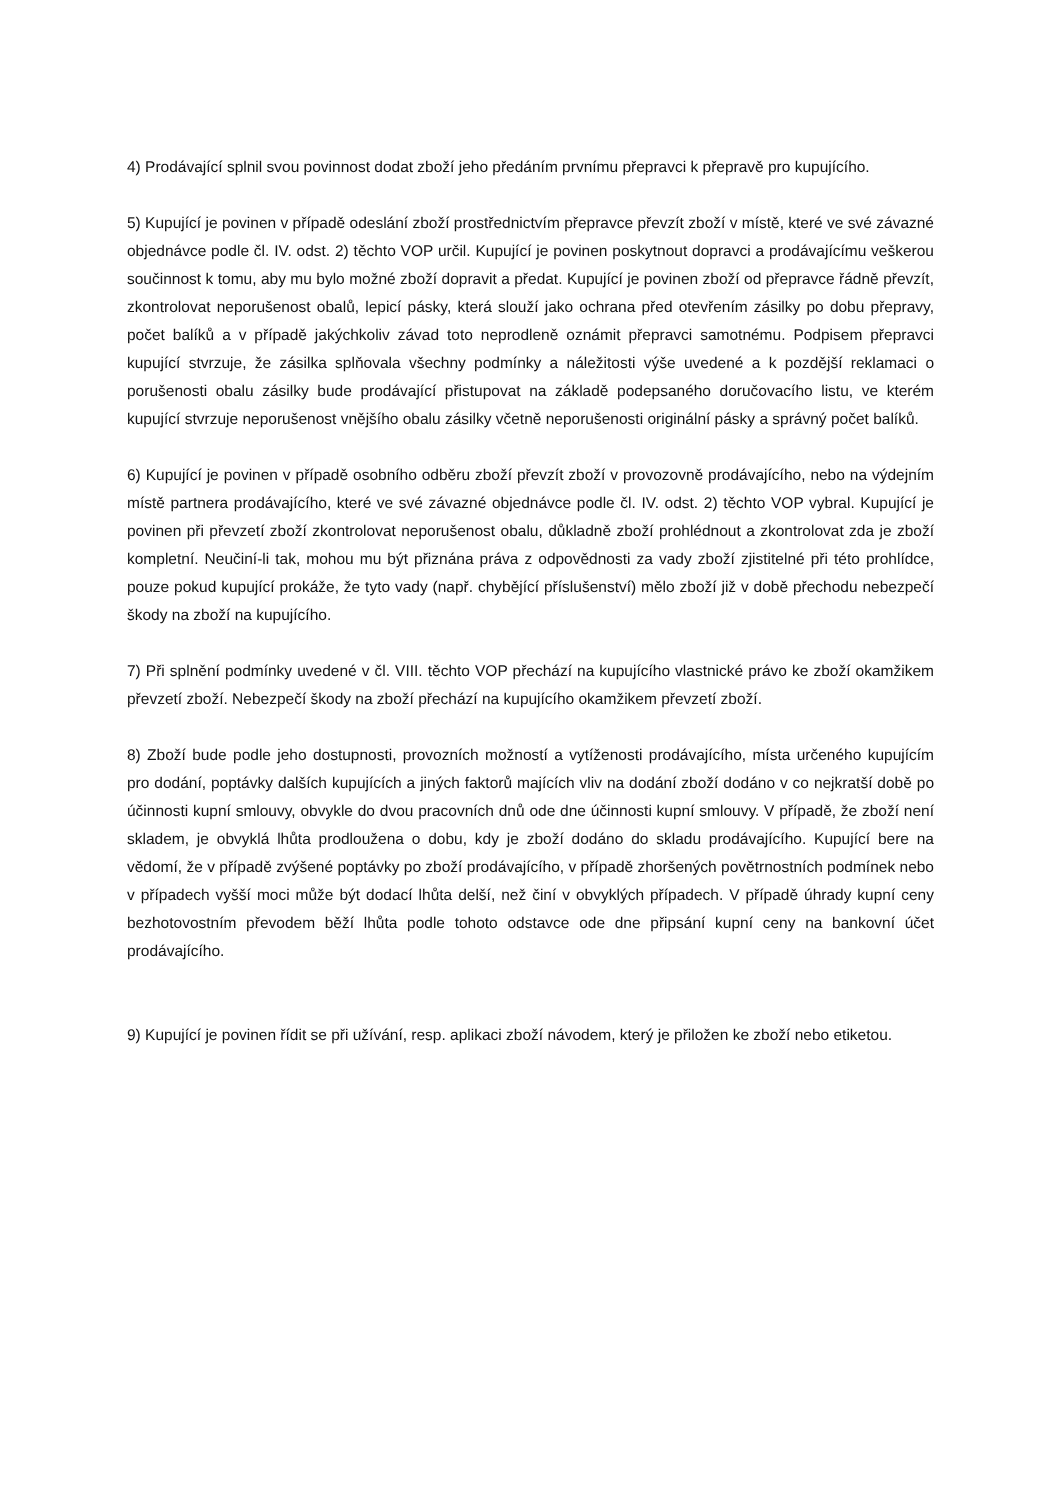4) Prodávající splnil svou povinnost dodat zboží jeho předáním prvnímu přepravci k přepravě pro kupujícího.
5) Kupující je povinen v případě odeslání zboží prostřednictvím přepravce převzít zboží v místě, které ve své závazné objednávce podle čl. IV. odst. 2) těchto VOP určil. Kupující je povinen poskytnout dopravci a prodávajícímu veškerou součinnost k tomu, aby mu bylo možné zboží dopravit a předat. Kupující je povinen zboží od přepravce řádně převzít, zkontrolovat neporušenost obalů, lepicí pásky, která slouží jako ochrana před otevřením zásilky po dobu přepravy, počet balíků a v případě jakýchkoliv závad toto neprodleně oznámit přepravci samotnému. Podpisem přepravci kupující stvrzuje, že zásilka splňovala všechny podmínky a náležitosti výše uvedené a k pozdější reklamaci o porušenosti obalu zásilky bude prodávající přistupovat na základě podepsaného doručovacího listu, ve kterém kupující stvrzuje neporušenost vnějšího obalu zásilky včetně neporušenosti originální pásky a správný počet balíků.
6) Kupující je povinen v případě osobního odběru zboží převzít zboží v provozovně prodávajícího, nebo na výdejním místě partnera prodávajícího, které ve své závazné objednávce podle čl. IV. odst. 2) těchto VOP vybral. Kupující je povinen při převzetí zboží zkontrolovat neporušenost obalu, důkladně zboží prohlédnout a zkontrolovat zda je zboží kompletní. Neučiní-li tak, mohou mu být přiznána práva z odpovědnosti za vady zboží zjistitelné při této prohlídce, pouze pokud kupující prokáže, že tyto vady (např. chybějící příslušenství) mělo zboží již v době přechodu nebezpečí škody na zboží na kupujícího.
7) Při splnění podmínky uvedené v čl. VIII. těchto VOP přechází na kupujícího vlastnické právo ke zboží okamžikem převzetí zboží. Nebezpečí škody na zboží přechází na kupujícího okamžikem převzetí zboží.
8) Zboží bude podle jeho dostupnosti, provozních možností a vytíženosti prodávajícího, místa určeného kupujícím pro dodání, poptávky dalších kupujících a jiných faktorů majících vliv na dodání zboží dodáno v co nejkratší době po účinnosti kupní smlouvy, obvykle do dvou pracovních dnů ode dne účinnosti kupní smlouvy. V případě, že zboží není skladem, je obvyklá lhůta prodloužena o dobu, kdy je zboží dodáno do skladu prodávajícího. Kupující bere na vědomí, že v případě zvýšené poptávky po zboží prodávajícího, v případě zhoršených povětrnostních podmínek nebo v případech vyšší moci může být dodací lhůta delší, než činí v obvyklých případech. V případě úhrady kupní ceny bezhotovostním převodem běží lhůta podle tohoto odstavce ode dne připsání kupní ceny na bankovní účet prodávajícího.
9) Kupující je povinen řídit se při užívání, resp. aplikaci zboží návodem, který je přiložen ke zboží nebo etiketou.